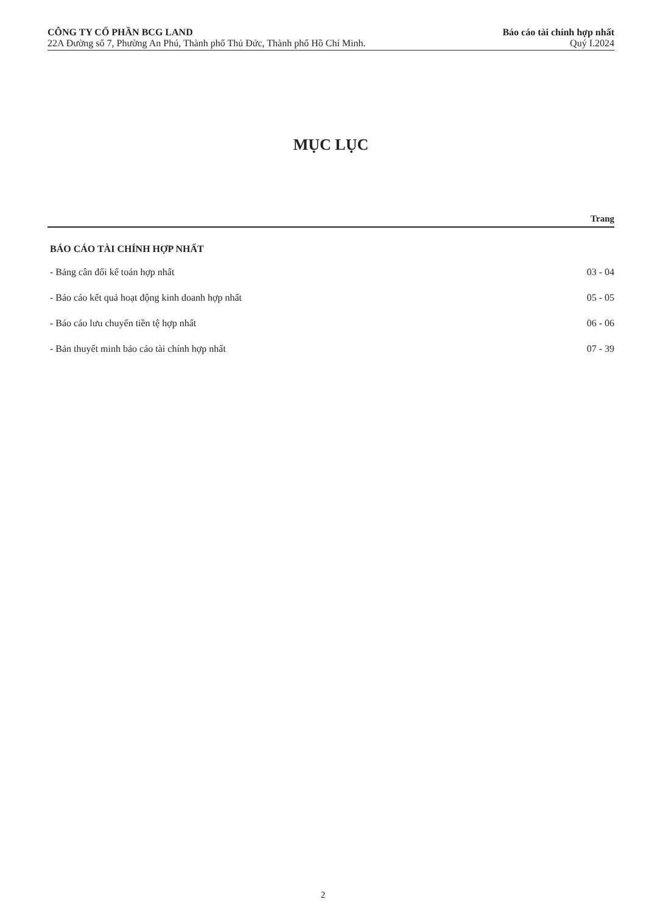CÔNG TY CỔ PHẦN BCG LAND
22A Đường số 7, Phường An Phú, Thành phố Thủ Đức, Thành phố Hồ Chí Minh.
Báo cáo tài chính hợp nhất
Quý I.2024
MỤC LỤC
Trang
BÁO CÁO TÀI CHÍNH HỢP NHẤT
- Bảng cân đối kế toán hợp nhất 03 - 04
- Báo cáo kết quả hoạt động kinh doanh hợp nhất 05 - 05
- Báo cáo lưu chuyển tiền tệ hợp nhất 06 - 06
- Bản thuyết minh báo cáo tài chính hợp nhất 07 - 39
2